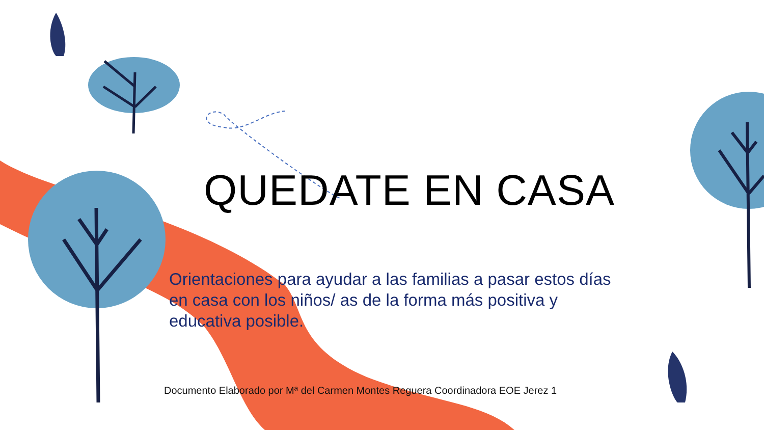QUEDATE EN CASA
Orientaciones para ayudar a las familias a pasar estos días en casa con los niños/ as de la forma más positiva y educativa posible.
Documento Elaborado por Mª del Carmen Montes Reguera Coordinadora EOE Jerez 1